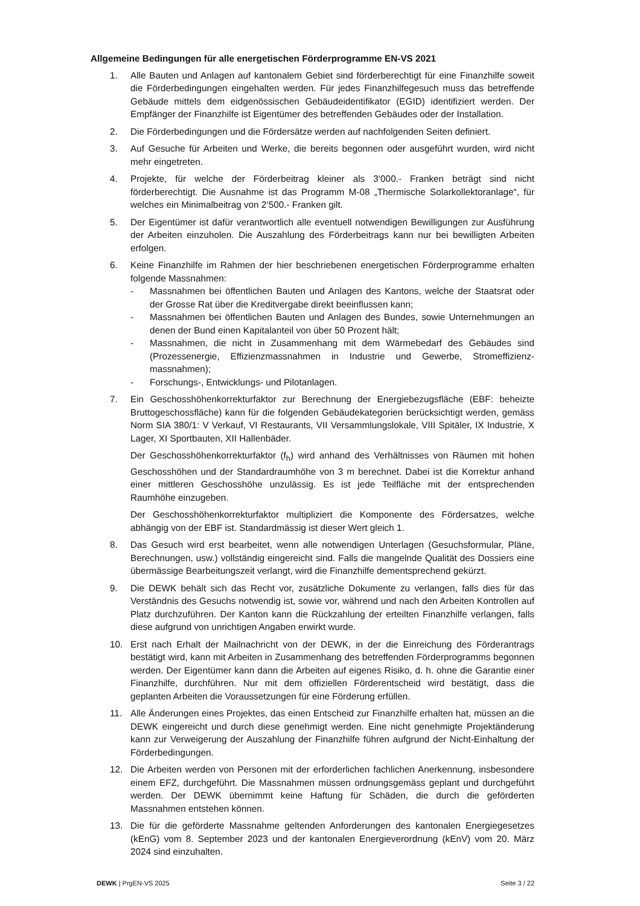Allgemeine Bedingungen für alle energetischen Förderprogramme EN-VS 2021
1. Alle Bauten und Anlagen auf kantonalem Gebiet sind förderberechtigt für eine Finanzhilfe soweit die Förderbedingungen eingehalten werden. Für jedes Finanzhilfegesuch muss das betreffende Gebäude mittels dem eidgenössischen Gebäudeidentifikator (EGID) identifiziert werden. Der Empfänger der Finanzhilfe ist Eigentümer des betreffenden Gebäudes oder der Installation.
2. Die Förderbedingungen und die Fördersätze werden auf nachfolgenden Seiten definiert.
3. Auf Gesuche für Arbeiten und Werke, die bereits begonnen oder ausgeführt wurden, wird nicht mehr eingetreten.
4. Projekte, für welche der Förderbeitrag kleiner als 3‘000.- Franken beträgt sind nicht förderberechtigt. Die Ausnahme ist das Programm M-08 „Thermische Solarkollektoranlage“, für welches ein Minimalbeitrag von 2‘500.- Franken gilt.
5. Der Eigentümer ist dafür verantwortlich alle eventuell notwendigen Bewilligungen zur Ausführung der Arbeiten einzuholen. Die Auszahlung des Förderbeitrags kann nur bei bewilligten Arbeiten erfolgen.
6. Keine Finanzhilfe im Rahmen der hier beschriebenen energetischen Förderprogramme erhalten folgende Massnahmen:
- Massnahmen bei öffentlichen Bauten und Anlagen des Kantons, welche der Staatsrat oder der Grosse Rat über die Kreditvergabe direkt beeinflussen kann;
- Massnahmen bei öffentlichen Bauten und Anlagen des Bundes, sowie Unternehmungen an denen der Bund einen Kapitalanteil von über 50 Prozent hält;
- Massnahmen, die nicht in Zusammenhang mit dem Wärmebedarf des Gebäudes sind (Prozessenergie, Effizienzmassnahmen in Industrie und Gewerbe, Stromeffizienz-massnahmen);
- Forschungs-, Entwicklungs- und Pilotanlagen.
7. Ein Geschosshöhenkorrekturfaktor zur Berechnung der Energiebezugsfläche (EBF: beheizte Bruttogeschossfläche) kann für die folgenden Gebäudekategorien berücksichtigt werden, gemäss Norm SIA 380/1: V Verkauf, VI Restaurants, VII Versammlungslokale, VIII Spitäler, IX Industrie, X Lager, XI Sportbauten, XII Hallenbäder.
Der Geschosshöhenkorrekturfaktor (f<sub>h</sub>) wird anhand des Verhältnisses von Räumen mit hohen Geschosshöhen und der Standardraumhöhe von 3 m berechnet. Dabei ist die Korrektur anhand einer mittleren Geschosshöhe unzulässig. Es ist jede Teilfläche mit der entsprechenden Raumhöhe einzugeben.
Der Geschosshöhenkorrekturfaktor multipliziert die Komponente des Fördersatzes, welche abhängig von der EBF ist. Standardmässig ist dieser Wert gleich 1.
8. Das Gesuch wird erst bearbeitet, wenn alle notwendigen Unterlagen (Gesuchsformular, Pläne, Berechnungen, usw.) vollständig eingereicht sind. Falls die mangelnde Qualität des Dossiers eine übermässige Bearbeitungszeit verlangt, wird die Finanzhilfe dementsprechend gekürzt.
9. Die DEWK behält sich das Recht vor, zusätzliche Dokumente zu verlangen, falls dies für das Verständnis des Gesuchs notwendig ist, sowie vor, während und nach den Arbeiten Kontrollen auf Platz durchzuführen. Der Kanton kann die Rückzahlung der erteilten Finanzhilfe verlangen, falls diese aufgrund von unrichtigen Angaben erwirkt wurde.
10. Erst nach Erhalt der Mailnachricht von der DEWK, in der die Einreichung des Förderantrags bestätigt wird, kann mit Arbeiten in Zusammenhang des betreffenden Förderprogramms begonnen werden. Der Eigentümer kann dann die Arbeiten auf eigenes Risiko, d. h. ohne die Garantie einer Finanzhilfe, durchführen. Nur mit dem offiziellen Förderentscheid wird bestätigt, dass die geplanten Arbeiten die Voraussetzungen für eine Förderung erfüllen.
11. Alle Änderungen eines Projektes, das einen Entscheid zur Finanzhilfe erhalten hat, müssen an die DEWK eingereicht und durch diese genehmigt werden. Eine nicht genehmigte Projektänderung kann zur Verweigerung der Auszahlung der Finanzhilfe führen aufgrund der Nicht-Einhaltung der Förderbedingungen.
12. Die Arbeiten werden von Personen mit der erforderlichen fachlichen Anerkennung, insbesondere einem EFZ, durchgeführt. Die Massnahmen müssen ordnungsgemäss geplant und durchgeführt werden. Der DEWK übernimmt keine Haftung für Schäden, die durch die geförderten Massnahmen entstehen können.
13. Die für die geförderte Massnahme geltenden Anforderungen des kantonalen Energiegesetzes (kEnG) vom 8. September 2023 und der kantonalen Energieverordnung (kEnV) vom 20. März 2024 sind einzuhalten.
DEWK | PrgEN-VS 2025 Seite 3 / 22